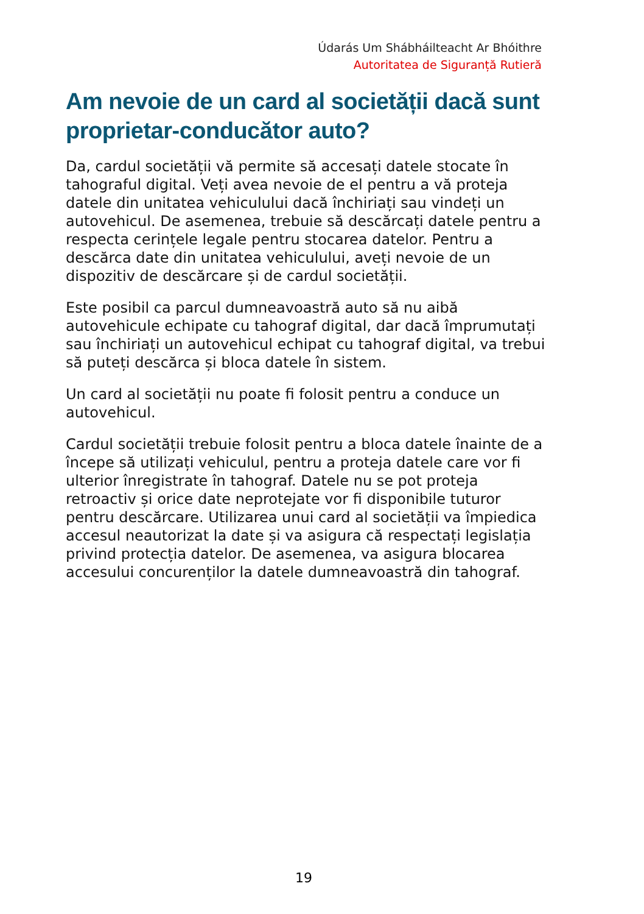Údarás Um Shábháilteacht Ar Bhóithre
Autoritatea de Siguranță Rutieră
Am nevoie de un card al societății dacă sunt proprietar-conducător auto?
Da, cardul societății vă permite să accesați datele stocate în tahograful digital. Veți avea nevoie de el pentru a vă proteja datele din unitatea vehiculului dacă închiriați sau vindeți un autovehicul. De asemenea, trebuie să descărcați datele pentru a respecta cerințele legale pentru stocarea datelor. Pentru a descărca date din unitatea vehiculului, aveți nevoie de un dispozitiv de descărcare și de cardul societății.
Este posibil ca parcul dumneavoastră auto să nu aibă autovehicule echipate cu tahograf digital, dar dacă împrumutați sau închiriați un autovehicul echipat cu tahograf digital, va trebui să puteți descărca și bloca datele în sistem.
Un card al societății nu poate fi folosit pentru a conduce un autovehicul.
Cardul societății trebuie folosit pentru a bloca datele înainte de a începe să utilizați vehiculul, pentru a proteja datele care vor fi ulterior înregistrate în tahograf. Datele nu se pot proteja retroactiv și orice date neprotejate vor fi disponibile tuturor pentru descărcare. Utilizarea unui card al societății va împiedica accesul neautorizat la date și va asigura că respectați legislația privind protecția datelor. De asemenea, va asigura blocarea accesului concurenților la datele dumneavoastră din tahograf.
19